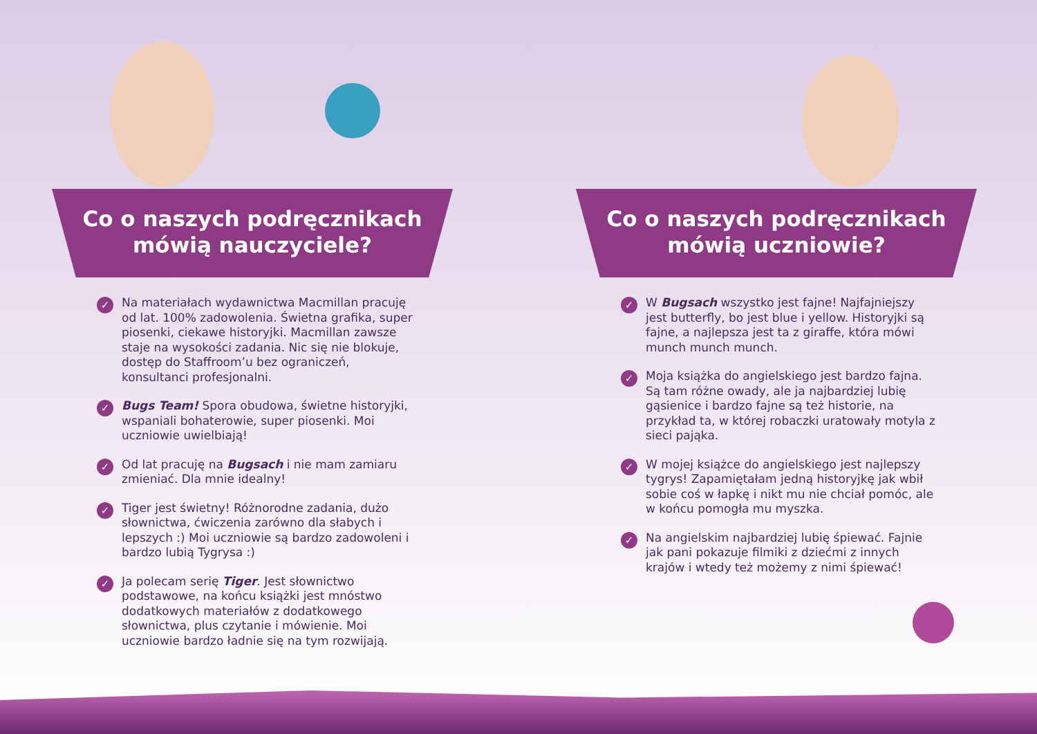Co o naszych podręcznikach
mówią nauczyciele?
✓ Na materiałach wydawnictwa Macmillan pracuję od lat. 100% zadowolenia. Świetna grafika, super piosenki, ciekawe historyjki. Macmillan zawsze staje na wysokości zadania. Nic się nie blokuje, dostęp do Staffroom’u bez ograniczeń, konsultanci profesjonalni.
✓ Bugs Team! Spora obudowa, świetne historyjki, wspaniali bohaterowie, super piosenki. Moi uczniowie uwielbiają!
✓ Od lat pracuję na Bugsach i nie mam zamiaru zmieniać. Dla mnie idealny!
✓ Tiger jest świetny! Różnorodne zadania, dużo słownictwa, ćwiczenia zarówno dla słabych i lepszych :) Moi uczniowie są bardzo zadowoleni i bardzo lubią Tygrysa :)
✓ Ja polecam serię Tiger. Jest słownictwo podstawowe, na końcu książki jest mnóstwo dodatkowych materiałów z dodatkowego słownictwa, plus czytanie i mówienie. Moi uczniowie bardzo ładnie się na tym rozwijają.
Co o naszych podręcznikach
mówią uczniowie?
✓ W Bugsach wszystko jest fajne! Najfajniejszy jest butterfly, bo jest blue i yellow. Historyjki są fajne, a najlepsza jest ta z giraffe, która mówi munch munch munch.
✓ Moja książka do angielskiego jest bardzo fajna. Są tam różne owady, ale ja najbardziej lubię gąsienice i bardzo fajne są też historie, na przykład ta, w której robaczki uratowały motyla z sieci pająka.
✓ W mojej książce do angielskiego jest najlepszy tygrys! Zapamiętałam jedną historyjkę jak wbił sobie coś w łapkę i nikt mu nie chciał pomóc, ale w końcu pomogła mu myszka.
✓ Na angielskim najbardziej lubię śpiewać. Fajnie jak pani pokazuje filmiki z dziećmi z innych krajów i wtedy też możemy z nimi śpiewać!